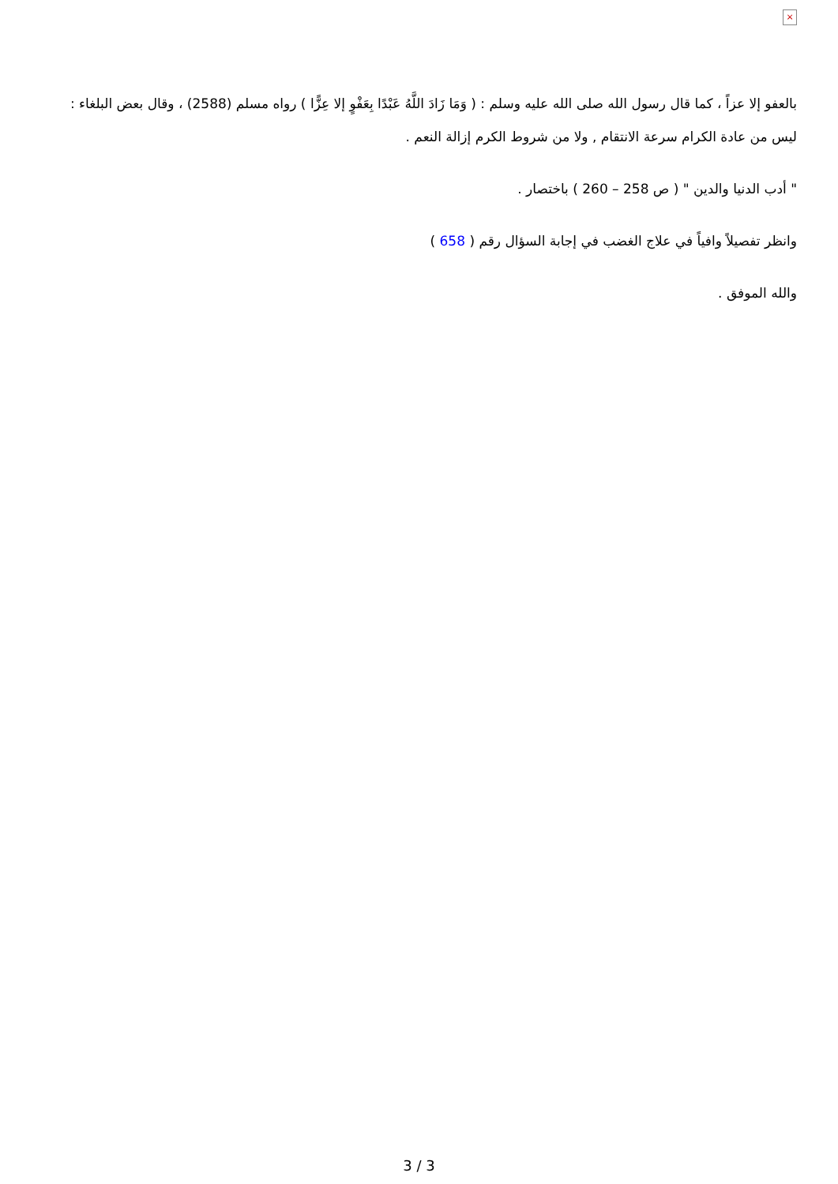×
بالعفو إلا عزاً ، كما قال رسول الله صلى الله عليه وسلم : ( وَمَا زَادَ اللَّهُ عَبْدًا بِعَفْوٍ إلا عِزًّا ) رواه مسلم (2588) ، وقال بعض البلغاء : ليس من عادة الكرام سرعة الانتقام , ولا من شروط الكرم إزالة النعم .
" أدب الدنيا والدين " ( ص 258 – 260 ) باختصار .
وانظر تفصيلاً وافياً في علاج الغضب في إجابة السؤال رقم ( 658 )
والله الموفق .
3 / 3